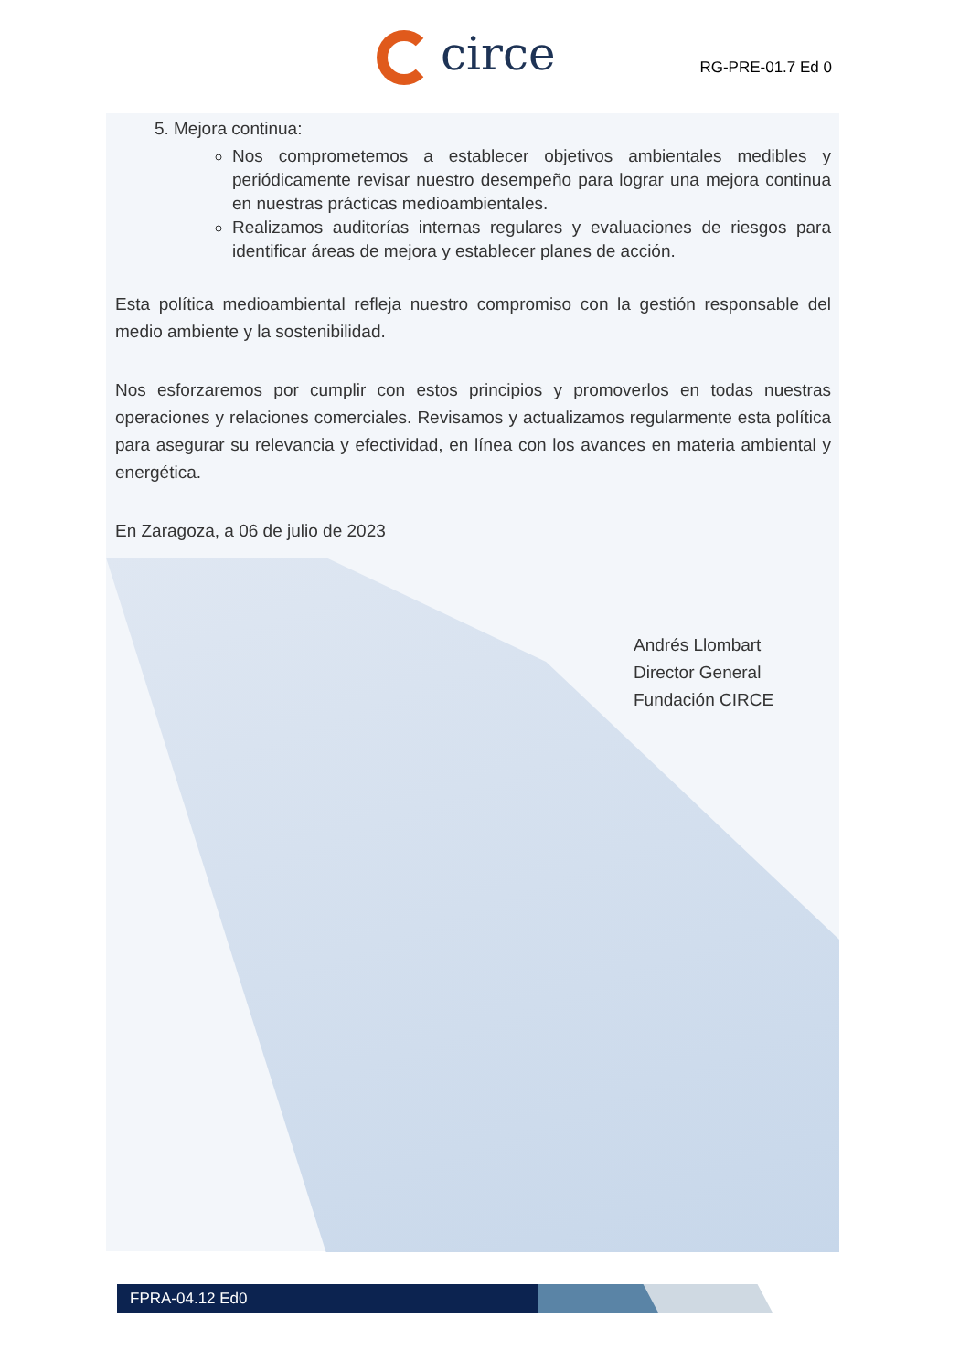circe RG-PRE-01.7 Ed 0
5. Mejora continua:
Nos comprometemos a establecer objetivos ambientales medibles y periódicamente revisar nuestro desempeño para lograr una mejora continua en nuestras prácticas medioambientales.
Realizamos auditorías internas regulares y evaluaciones de riesgos para identificar áreas de mejora y establecer planes de acción.
Esta política medioambiental refleja nuestro compromiso con la gestión responsable del medio ambiente y la sostenibilidad.
Nos esforzaremos por cumplir con estos principios y promoverlos en todas nuestras operaciones y relaciones comerciales. Revisamos y actualizamos regularmente esta política para asegurar su relevancia y efectividad, en línea con los avances en materia ambiental y energética.
En Zaragoza, a 06 de julio de 2023
Andrés Llombart
Director General
Fundación CIRCE
FPRA-04.12 Ed0